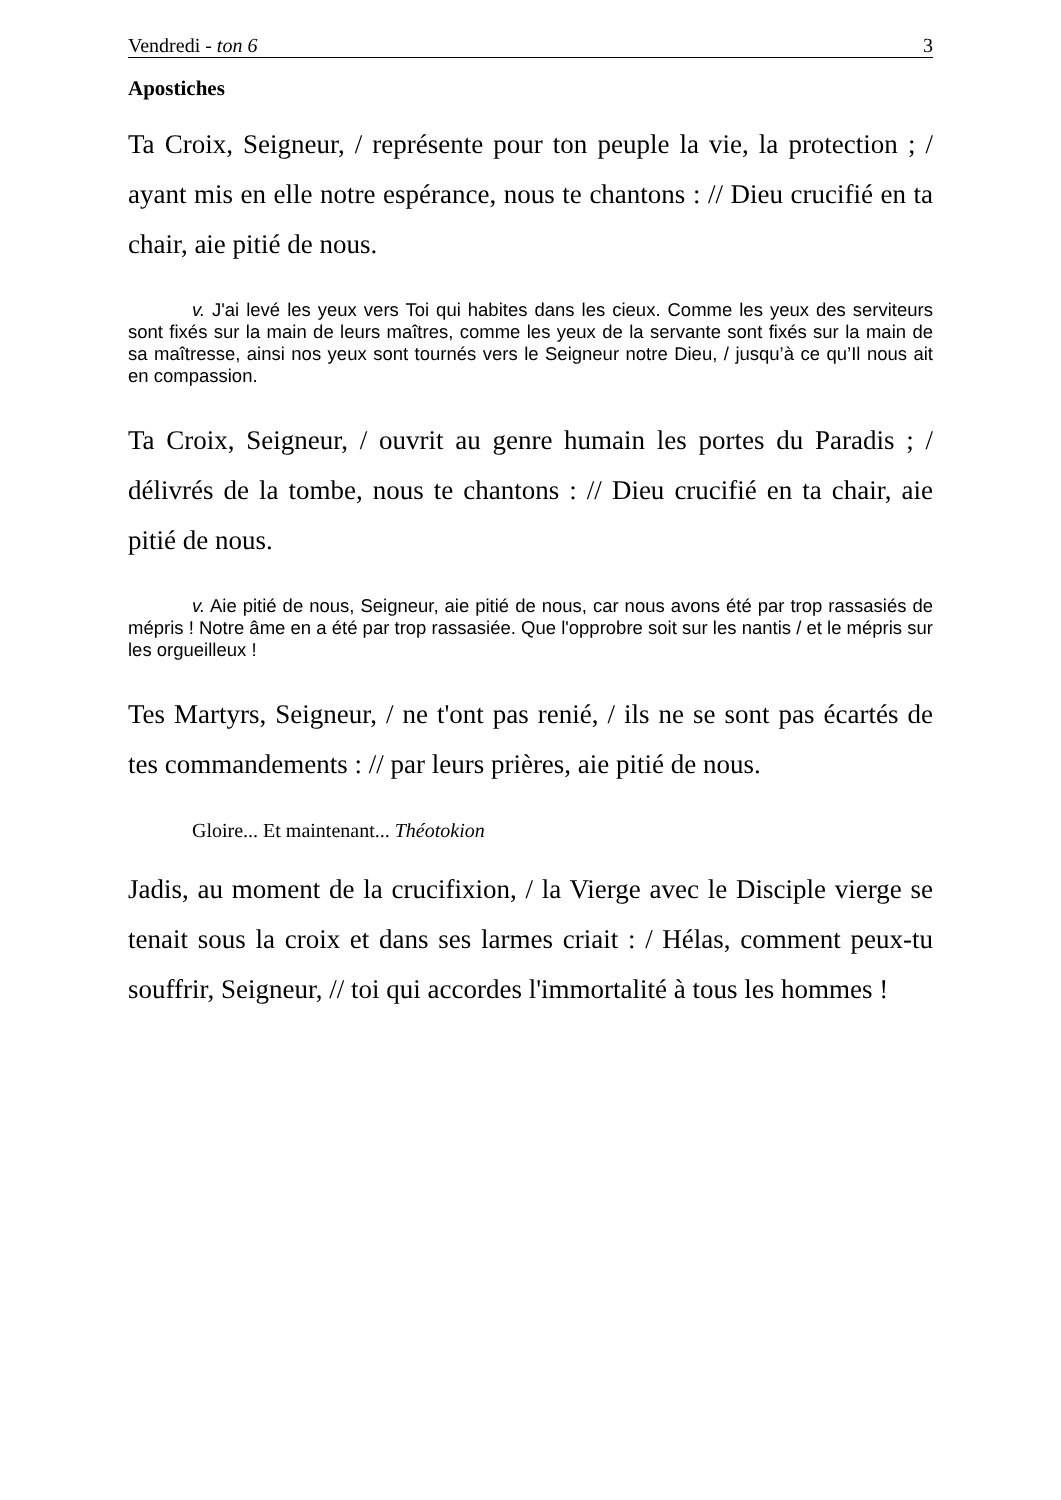Vendredi - ton 6 3
Apostiches
Ta Croix, Seigneur, / représente pour ton peuple la vie, la protection ; / ayant mis en elle notre espérance, nous te chantons : // Dieu crucifié en ta chair, aie pitié de nous.
v. J'ai levé les yeux vers Toi qui habites dans les cieux. Comme les yeux des serviteurs sont fixés sur la main de leurs maîtres, comme les yeux de la servante sont fixés sur la main de sa maîtresse, ainsi nos yeux sont tournés vers le Seigneur notre Dieu, / jusqu’à ce qu’Il nous ait en compassion.
Ta Croix, Seigneur, / ouvrit au genre humain les portes du Paradis ; / délivrés de la tombe, nous te chantons : // Dieu crucifié en ta chair, aie pitié de nous.
v. Aie pitié de nous, Seigneur, aie pitié de nous, car nous avons été par trop rassasiés de mépris ! Notre âme en a été par trop rassasiée. Que l'opprobre soit sur les nantis / et le mépris sur les orgueilleux !
Tes Martyrs, Seigneur, / ne t'ont pas renié, / ils ne se sont pas écartés de tes commandements : // par leurs prières, aie pitié de nous.
Gloire... Et maintenant... Théotokion
Jadis, au moment de la crucifixion, / la Vierge avec le Disciple vierge se tenait sous la croix et dans ses larmes criait : / Hélas, comment peux-tu souffrir, Seigneur, // toi qui accordes l'immortalité à tous les hommes !